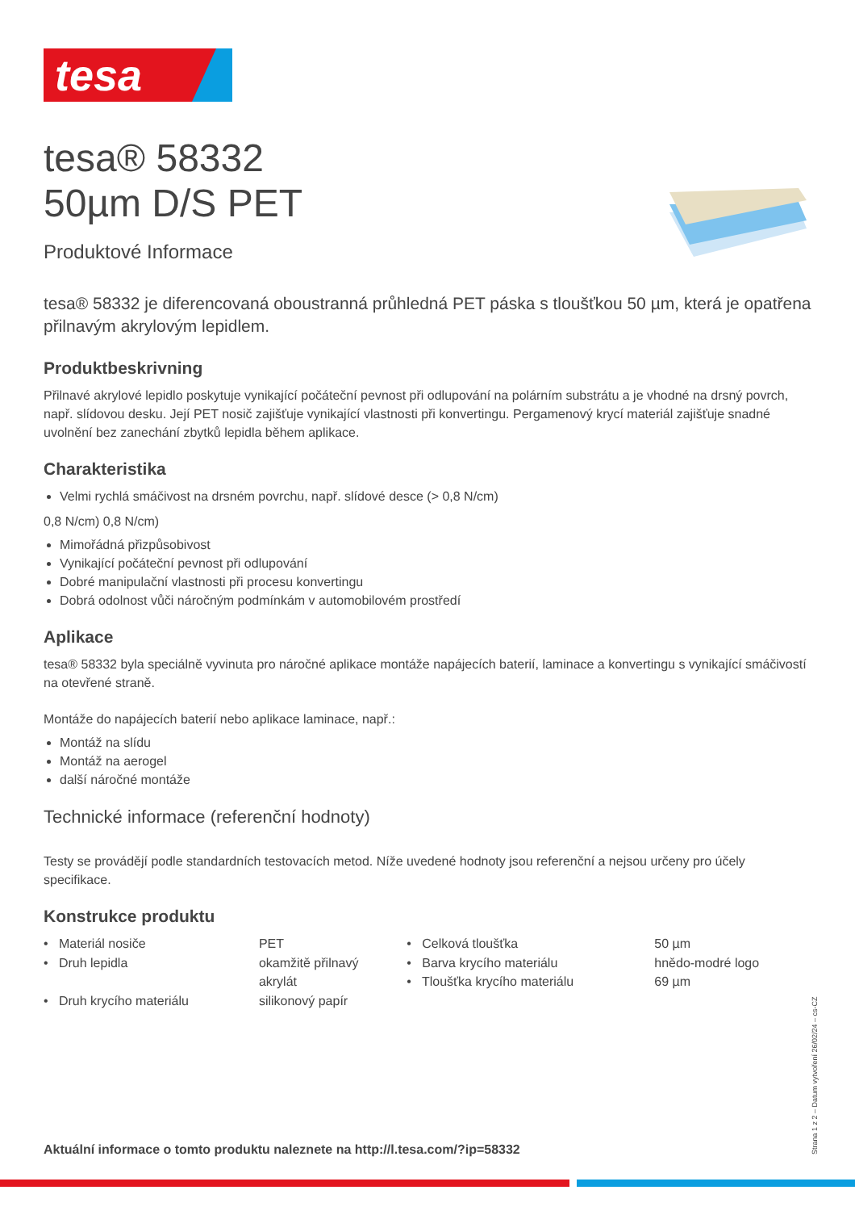tesa
tesa® 58332
50µm D/S PET
Produktové Informace
tesa® 58332 je diferencovaná oboustranná průhledná PET páska s tloušťkou 50 µm, která je opatřena přilnavým akrylovým lepidlem.
Produktbeskrivning
Přilnavé akrylové lepidlo poskytuje vynikající počáteční pevnost při odlupování na polárním substrátu a je vhodné na drsný povrch, např. slídovou desku. Její PET nosič zajišťuje vynikající vlastnosti při konvertingu. Pergamenový krycí materiál zajišťuje snadné uvolnění bez zanechání zbytků lepidla během aplikace.
Charakteristika
Velmi rychlá smáčivost na drsném povrchu, např. slídové desce (> 0,8 N/cm)
0,8 N/cm) 0,8 N/cm)
Mimořádná přizpůsobivost
Vynikající počáteční pevnost při odlupování
Dobré manipulační vlastnosti při procesu konvertingu
Dobrá odolnost vůči náročným podmínkám v automobilovém prostředí
Aplikace
tesa® 58332 byla speciálně vyvinuta pro náročné aplikace montáže napájecích baterií, laminace a konvertingu s vynikající smáčivostí na otevřené straně.
Montáže do napájecích baterií nebo aplikace laminace, např.:
Montáž na slídu
Montáž na aerogel
další náročné montáže
Technické informace (referenční hodnoty)
Testy se provádějí podle standardních testovacích metod. Níže uvedené hodnoty jsou referenční a nejsou určeny pro účely specifikace.
Konstrukce produktu
| • Materiál nosiče | PET | • Celková tloušťka | 50 µm |
| • Druh lepidla | okamžitě přilnavý akrylát | • Barva krycího materiálu • Tloušťka krycího materiálu | hnědo-modré logo 69 µm |
| • Druh krycího materiálu | silikonový papír | | |
Aktuální informace o tomto produktu naleznete na http://l.tesa.com/?ip=58332
Strana 1 z 2 – Datum vytvoření 26/02/24 – cs-CZ